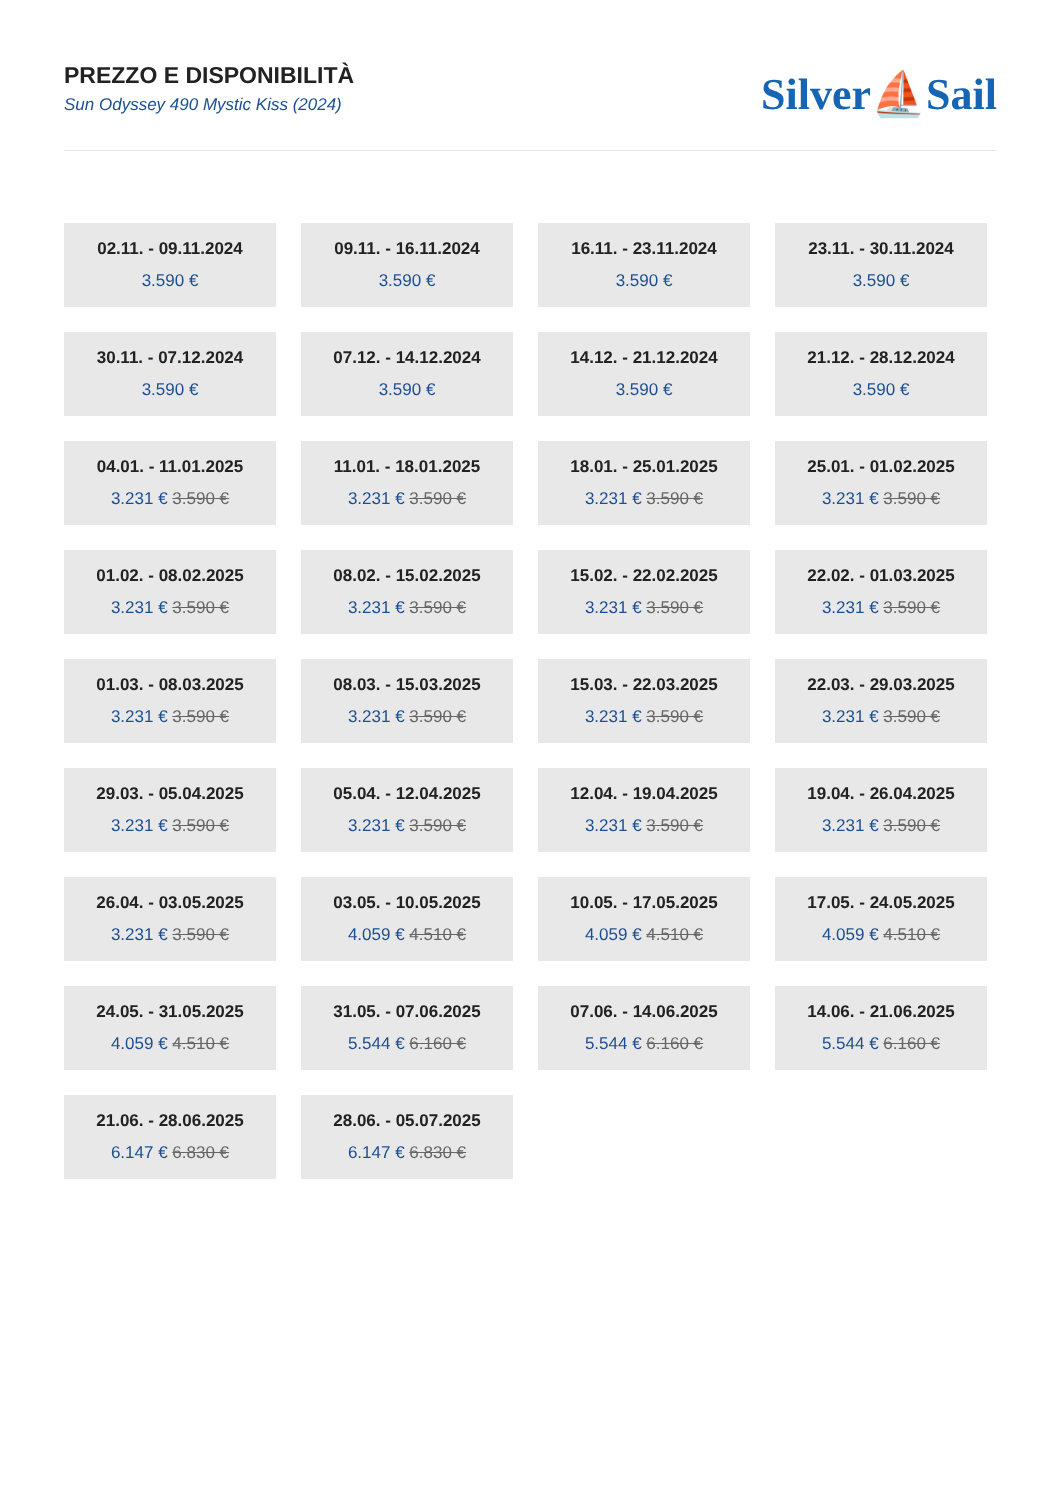PREZZO E DISPONIBILITÀ
Sun Odyssey 490 Mystic Kiss (2024)
Silver⛵Sail
02.11. - 09.11.2024
3.590 €
09.11. - 16.11.2024
3.590 €
16.11. - 23.11.2024
3.590 €
23.11. - 30.11.2024
3.590 €
30.11. - 07.12.2024
3.590 €
07.12. - 14.12.2024
3.590 €
14.12. - 21.12.2024
3.590 €
21.12. - 28.12.2024
3.590 €
04.01. - 11.01.2025
3.231 € 3.590 €
11.01. - 18.01.2025
3.231 € 3.590 €
18.01. - 25.01.2025
3.231 € 3.590 €
25.01. - 01.02.2025
3.231 € 3.590 €
01.02. - 08.02.2025
3.231 € 3.590 €
08.02. - 15.02.2025
3.231 € 3.590 €
15.02. - 22.02.2025
3.231 € 3.590 €
22.02. - 01.03.2025
3.231 € 3.590 €
01.03. - 08.03.2025
3.231 € 3.590 €
08.03. - 15.03.2025
3.231 € 3.590 €
15.03. - 22.03.2025
3.231 € 3.590 €
22.03. - 29.03.2025
3.231 € 3.590 €
29.03. - 05.04.2025
3.231 € 3.590 €
05.04. - 12.04.2025
3.231 € 3.590 €
12.04. - 19.04.2025
3.231 € 3.590 €
19.04. - 26.04.2025
3.231 € 3.590 €
26.04. - 03.05.2025
3.231 € 3.590 €
03.05. - 10.05.2025
4.059 € 4.510 €
10.05. - 17.05.2025
4.059 € 4.510 €
17.05. - 24.05.2025
4.059 € 4.510 €
24.05. - 31.05.2025
4.059 € 4.510 €
31.05. - 07.06.2025
5.544 € 6.160 €
07.06. - 14.06.2025
5.544 € 6.160 €
14.06. - 21.06.2025
5.544 € 6.160 €
21.06. - 28.06.2025
6.147 € 6.830 €
28.06. - 05.07.2025
6.147 € 6.830 €